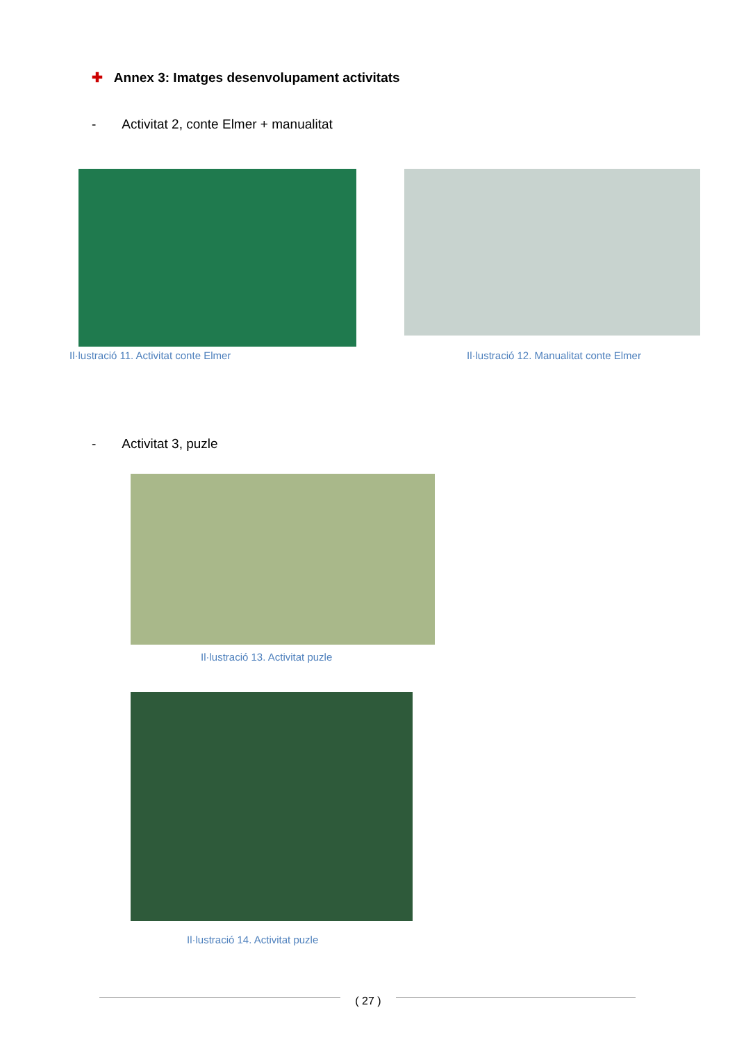✚ Annex 3: Imatges desenvolupament activitats
- Activitat 2, conte Elmer + manualitat
Il·lustració 11. Activitat conte Elmer
Il·lustració 12. Manualitat conte Elmer
- Activitat 3, puzle
Il·lustració 13. Activitat puzle
Il·lustració 14. Activitat puzle
( 27 )